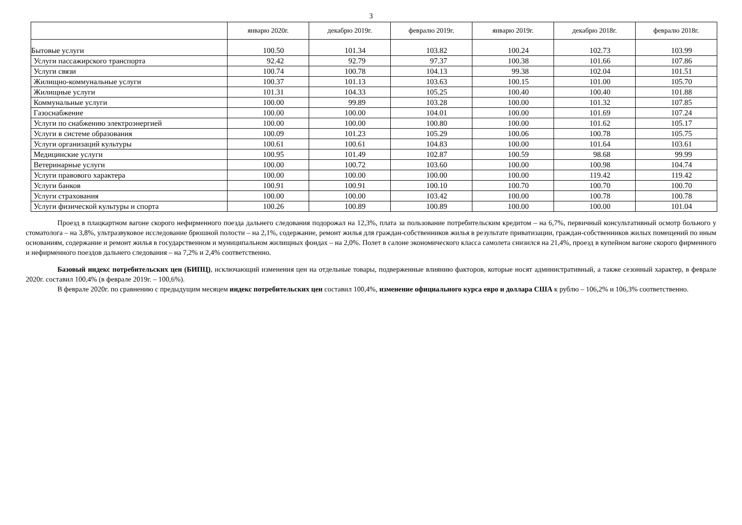3
| | январю 2020г. | декабрю 2019г. | февралю 2019г. | январю 2019г. | декабрю 2018г. | февралю 2018г. |
| --- | --- | --- | --- | --- | --- | --- |
| Бытовые услуги | 100.50 | 101.34 | 103.82 | 100.24 | 102.73 | 103.99 |
| Услуги пассажирского транспорта | 92.42 | 92.79 | 97.37 | 100.38 | 101.66 | 107.86 |
| Услуги связи | 100.74 | 100.78 | 104.13 | 99.38 | 102.04 | 101.51 |
| Жилищно-коммунальные услуги | 100.37 | 101.13 | 103.63 | 100.15 | 101.00 | 105.70 |
| Жилищные услуги | 101.31 | 104.33 | 105.25 | 100.40 | 100.40 | 101.88 |
| Коммунальные услуги | 100.00 | 99.89 | 103.28 | 100.00 | 101.32 | 107.85 |
| Газоснабжение | 100.00 | 100.00 | 104.01 | 100.00 | 101.69 | 107.24 |
| Услуги по снабжению электроэнергией | 100.00 | 100.00 | 100.80 | 100.00 | 101.62 | 105.17 |
| Услуги в системе образования | 100.09 | 101.23 | 105.29 | 100.06 | 100.78 | 105.75 |
| Услуги организаций культуры | 100.61 | 100.61 | 104.83 | 100.00 | 101.64 | 103.61 |
| Медицинские услуги | 100.95 | 101.49 | 102.87 | 100.59 | 98.68 | 99.99 |
| Ветеринарные услуги | 100.00 | 100.72 | 103.60 | 100.00 | 100.98 | 104.74 |
| Услуги правового характера | 100.00 | 100.00 | 100.00 | 100.00 | 119.42 | 119.42 |
| Услуги банков | 100.91 | 100.91 | 100.10 | 100.70 | 100.70 | 100.70 |
| Услуги страхования | 100.00 | 100.00 | 103.42 | 100.00 | 100.78 | 100.78 |
| Услуги физической культуры и спорта | 100.26 | 100.89 | 100.89 | 100.00 | 100.00 | 101.04 |
Проезд в плацкартном вагоне скорого нефирменного поезда дальнего следования подорожал на 12,3%, плата за пользование потребительским кредитом – на 6,7%, первичный консультативный осмотр больного у стоматолога – на 3,8%, ультразвуковое исследование брюшной полости – на 2,1%, содержание, ремонт жилья для граждан-собственников жилья в результате приватизации, граждан-собственников жилых помещений по иным основаниям, содержание и ремонт жилья в государственном и муниципальном жилищных фондах – на 2,0%. Полет в салоне экономического класса самолета снизился на 21,4%, проезд в купейном вагоне скорого фирменного и нефирменного поездов дальнего следования – на 7,2% и 2,4% соответственно.
Базовый индекс потребительских цен (БИПЦ), исключающий изменения цен на отдельные товары, подверженные влиянию факторов, которые носят административный, а также сезонный характер, в феврале 2020г. составил 100,4% (в феврале 2019г. – 100,6%).
В феврале 2020г. по сравнению с предыдущим месяцем индекс потребительских цен составил 100,4%, изменение официального курса евро и доллара США к рублю – 106,2% и 106,3% соответственно.